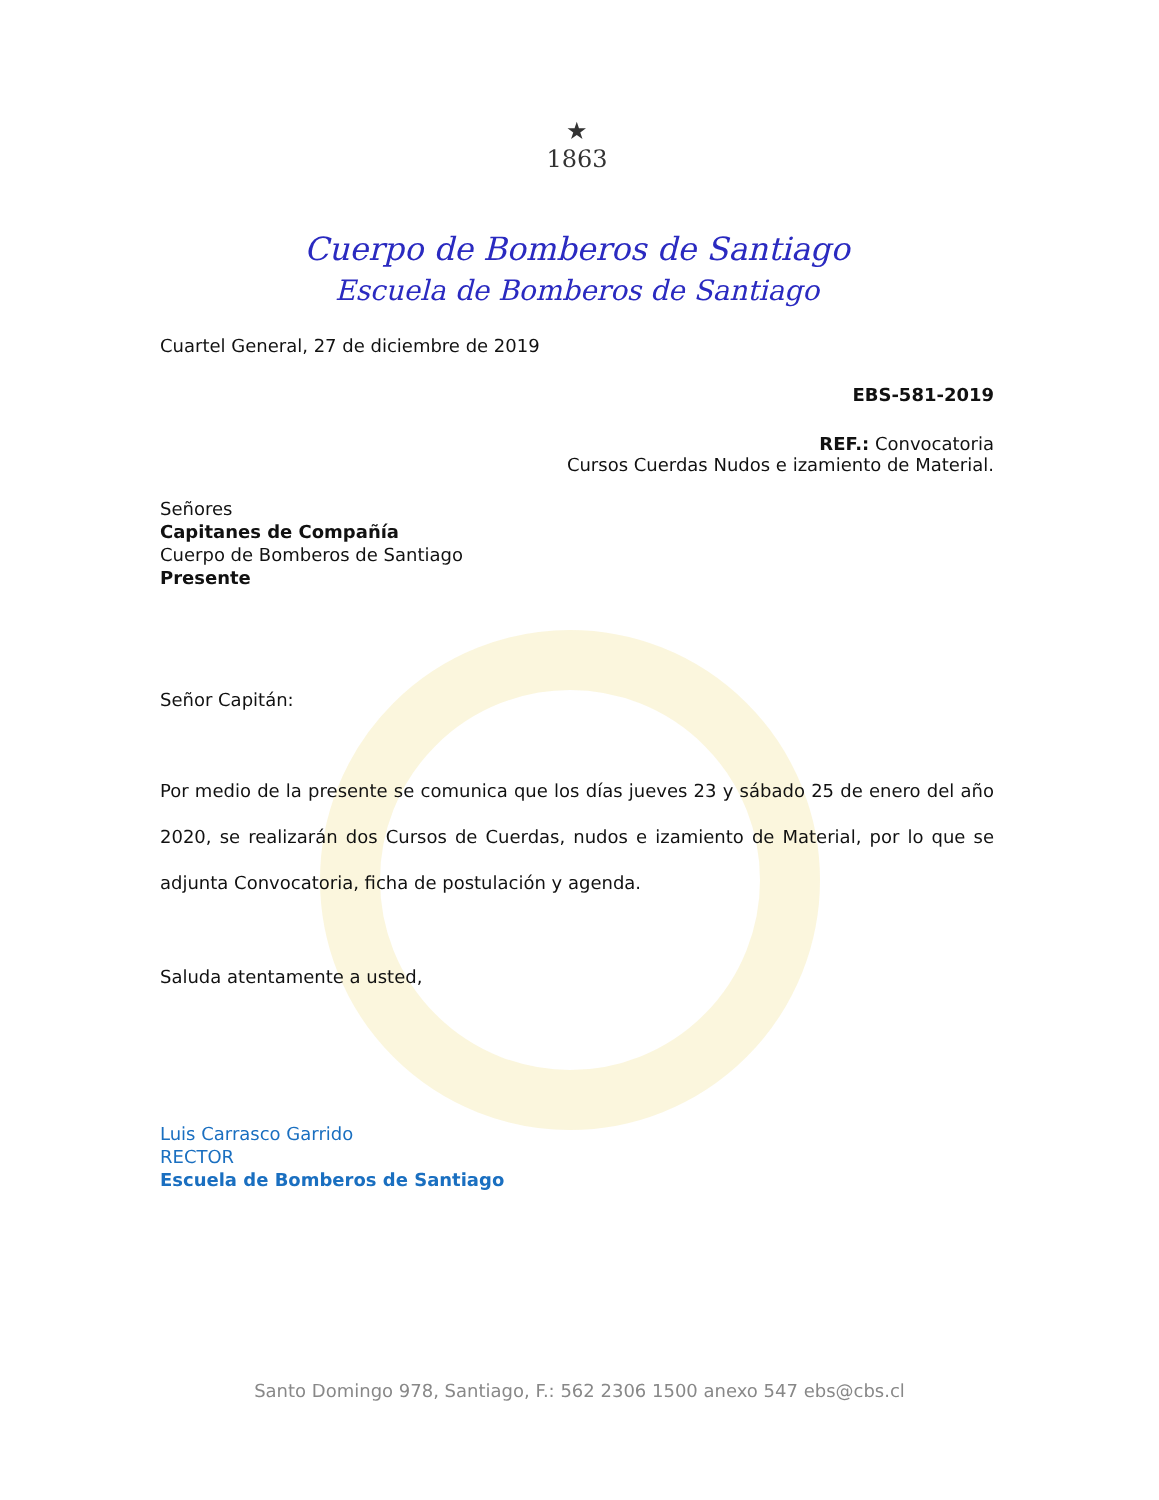★
1863
Cuerpo de Bomberos de Santiago
Escuela de Bomberos de Santiago
Cuartel General, 27 de diciembre de 2019
EBS-581-2019
REF.: Convocatoria
Cursos Cuerdas Nudos e izamiento de Material.
Señores
Capitanes de Compañía
Cuerpo de Bomberos de Santiago
Presente
Señor Capitán:
Por medio de la presente se comunica que los días jueves 23 y sábado 25 de enero del año 2020, se realizarán dos Cursos de Cuerdas, nudos e izamiento de Material, por lo que se adjunta Convocatoria, ficha de postulación y agenda.
Saluda atentamente a usted,
Luis Carrasco Garrido
RECTOR
Escuela de Bomberos de Santiago
Santo Domingo 978, Santiago, F.: 562 2306 1500 anexo 547 ebs@cbs.cl